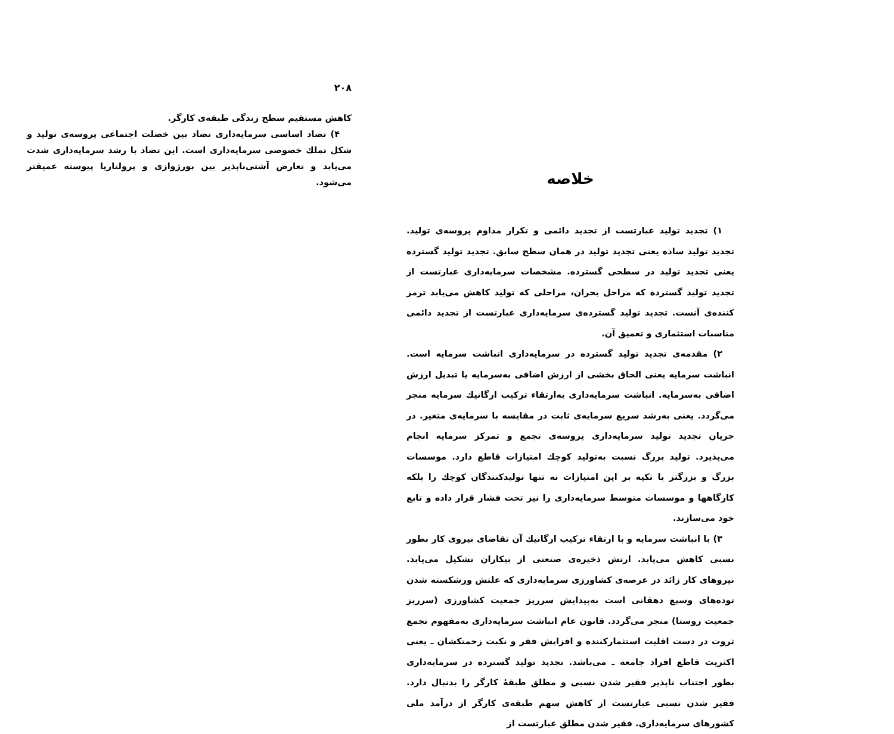خلاصه
۱) تجدید تولید عبارتست از تجدید دائمی و تکرار مداوم پروسه‌ی تولید. تجدید تولید ساده یعنی تجدید تولید در همان سطح سابق. تجدید تولید گسترده یعنی تجدید تولید در سطحی گسترده. مشخصات سرمایه‌داری عبارتست از تجدید تولید گسترده که مراحل بحران، مراحلی که تولید کاهش می‌یابد ترمز کننده‌ی آنست. تجدید تولید گسترده‌ی سرمایه‌داری عبارتست از تجدید دائمی مناسبات استثماری و تعمیق آن.
۲) مقدمه‌ی تجدید تولید گسترده در سرمایه‌داری انباشت سرمایه است. انباشت سرمایه یعنی الحاق بخشی از ارزش اضافی به‌سرمایه یا تبدیل ارزش اضافی به‌سرمایه. انباشت سرمایه‌داری به‌ارتقاء ترکیب ارگانیك سرمایه منجر می‌گردد. یعنی به‌رشد سریع سرمایه‌ی ثابت در مقایسه با سرمایه‌ی متغیر. در جریان تجدید تولید سرمایه‌داری پروسه‌ی تجمع و تمرکز سرمایه انجام می‌پذیرد. تولید بزرگ نسبت به‌تولید کوچك امتیازات قاطع دارد. موسسات بزرگ و بزرگتر با تکیه بر این امتیازات نه تنها تولیدکنندگان کوچك را بلکه کارگاهها و موسسات متوسط سرمایه‌داری را نیز تحت فشار قرار داده و تابع خود می‌سازند.
۳) با انباشت سرمایه و با ارتقاء ترکیب ارگانیك آن تقاضای نیروی کار بطور نسبی کاهش می‌یابد. ارتش ذخیره‌ی صنعتی از بیکاران تشکیل می‌یابد. نیروهای کار زائد در عرصه‌ی کشاورزی سرمایه‌داری که علتش ورشکسته شدن توده‌های وسیع دهقانی است به‌پیدایش سرریز جمعیت کشاورزی (سرریز جمعیت روستا) منجر می‌گردد. قانون عام انباشت سرمایه‌داری به‌مفهوم تجمع ثروت در دست اقلیت استثمارکننده و افزایش فقر و نکبت زحمتکشان ـ یعنی اکثریت قاطع افراد جامعه ـ می‌باشد. تجدید تولید گسترده در سرمایه‌داری بطور اجتناب ناپذیر فقیر شدن نسبی و مطلق طبقهٔ کارگر را بدنبال دارد. فقیر شدن نسبی عبارتست از کاهش سهم طبقه‌ی کارگر از درآمد ملی کشورهای سرمایه‌داری. فقیر شدن مطلق عبارتست از
۲۰۸
کاهش مستقیم سطح زندگی طبقه‌ی کارگر.
۴) تضاد اساسی سرمایه‌داری تضاد بین خصلت اجتماعی پروسه‌ی تولید و شکل تملك خصوصی سرمایه‌داری است. این تضاد با رشد سرمایه‌داری شدت می‌یابد و تعارض آشتی‌ناپذیر بین بورژوازی و پرولتاریا پیوسته عمیقتر می‌شود.